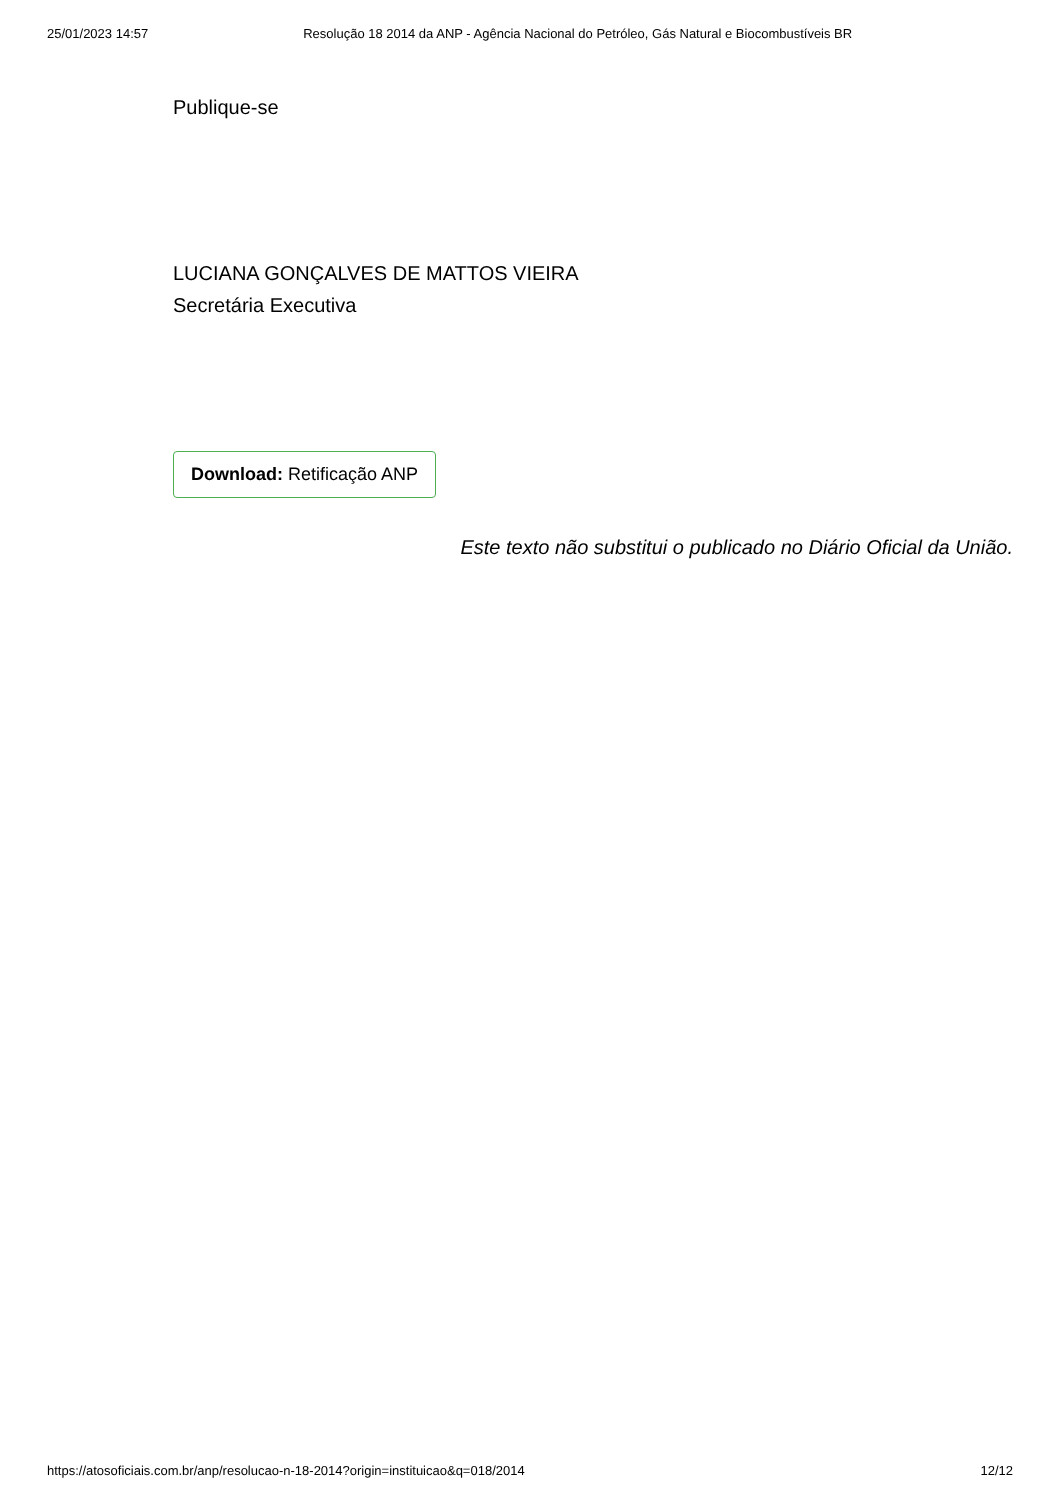25/01/2023 14:57 Resolução 18 2014 da ANP - Agência Nacional do Petróleo, Gás Natural e Biocombustíveis BR
Publique-se
LUCIANA GONÇALVES DE MATTOS VIEIRA
Secretária Executiva
Download: Retificação ANP
Este texto não substitui o publicado no Diário Oficial da União.
https://atosoficiais.com.br/anp/resolucao-n-18-2014?origin=instituicao&q=018/2014 12/12